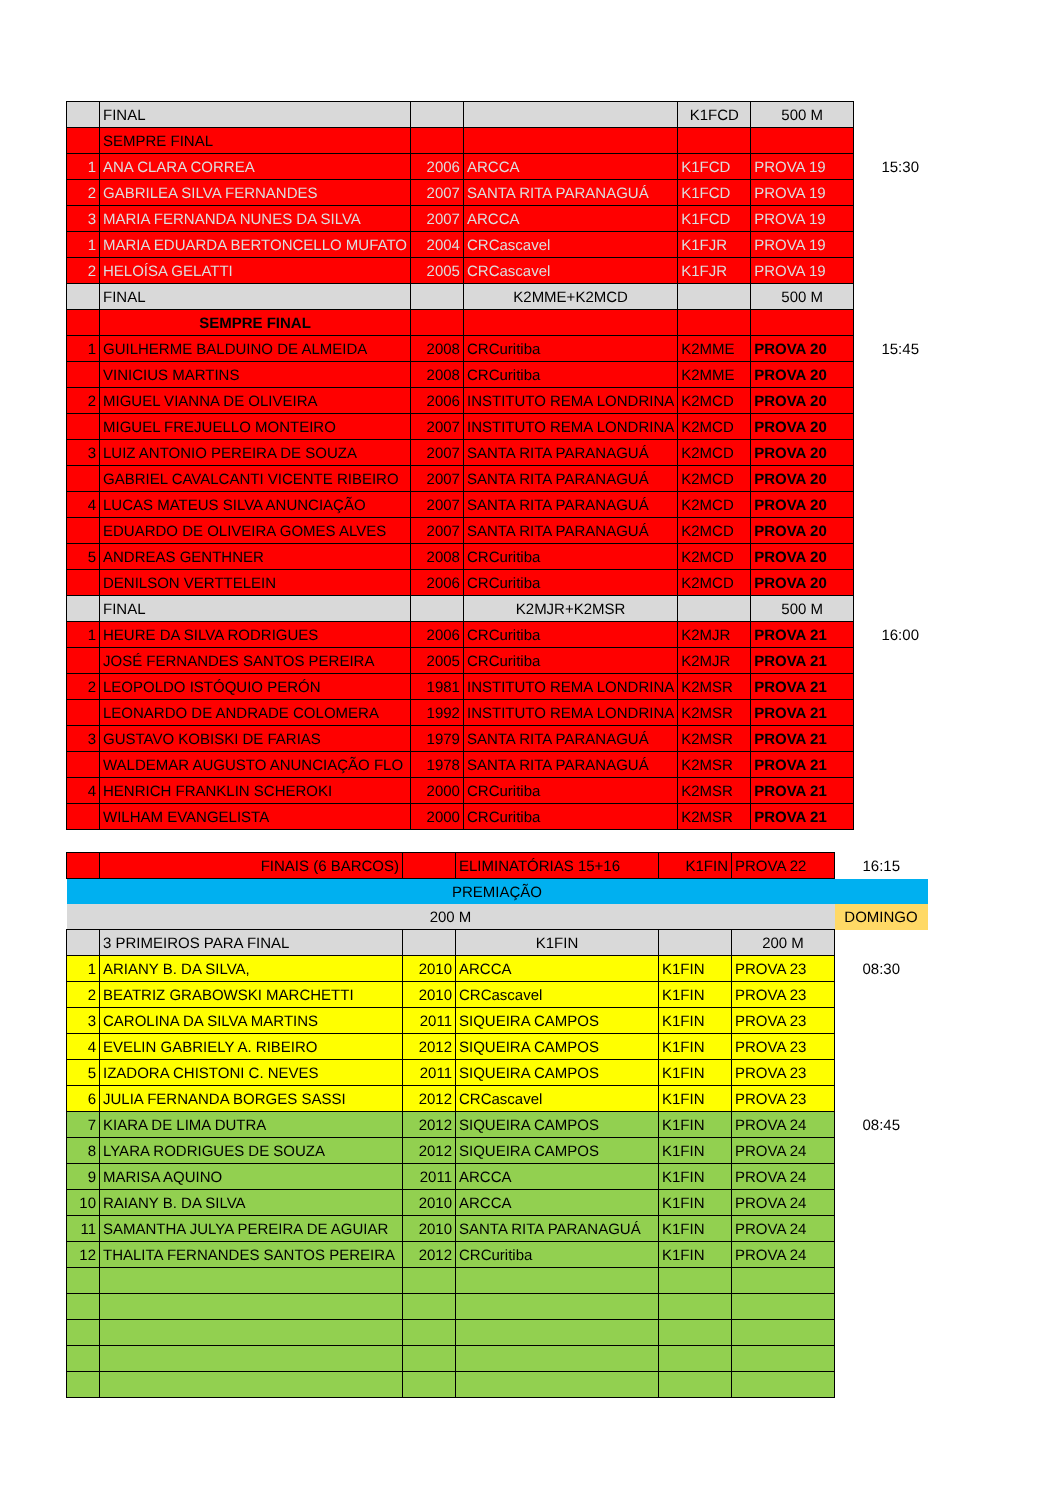| | FINAL | | | K1FCD | 500 M | |
| | SEMPRE FINAL | | | | | |
| 1 | ANA CLARA CORREA | 2006 | ARCCA | K1FCD | PROVA 19 | 15:30 |
| 2 | GABRILEA SILVA FERNANDES | 2007 | SANTA RITA PARANAGUÁ | K1FCD | PROVA 19 | |
| 3 | MARIA FERNANDA NUNES DA SILVA | 2007 | ARCCA | K1FCD | PROVA 19 | |
| 1 | MARIA EDUARDA BERTONCELLO MUFATO | 2004 | CRCascavel | K1FJR | PROVA 19 | |
| 2 | HELOÍSA GELATTI | 2005 | CRCascavel | K1FJR | PROVA 19 | |
| | FINAL | | K2MME+K2MCD | | 500 M | |
| | SEMPRE FINAL | | | | | |
| 1 | GUILHERME BALDUINO DE ALMEIDA | 2008 | CRCuritiba | K2MME | PROVA 20 | 15:45 |
| | VINICIUS MARTINS | 2008 | CRCuritiba | K2MME | PROVA 20 | |
| 2 | MIGUEL VIANNA DE OLIVEIRA | 2006 | INSTITUTO REMA LONDRINA | K2MCD | PROVA 20 | |
| | MIGUEL FREJUELLO MONTEIRO | 2007 | INSTITUTO REMA LONDRINA | K2MCD | PROVA 20 | |
| 3 | LUIZ ANTONIO PEREIRA DE SOUZA | 2007 | SANTA RITA PARANAGUÁ | K2MCD | PROVA 20 | |
| | GABRIEL CAVALCANTI VICENTE RIBEIRO | 2007 | SANTA RITA PARANAGUÁ | K2MCD | PROVA 20 | |
| 4 | LUCAS MATEUS SILVA ANUNCIAÇÃO | 2007 | SANTA RITA PARANAGUÁ | K2MCD | PROVA 20 | |
| | EDUARDO DE OLIVEIRA GOMES ALVES | 2007 | SANTA RITA PARANAGUÁ | K2MCD | PROVA 20 | |
| 5 | ANDREAS GENTHNER | 2008 | CRCuritiba | K2MCD | PROVA 20 | |
| | DENILSON VERTTELEIN | 2006 | CRCuritiba | K2MCD | PROVA 20 | |
| | FINAL | | K2MJR+K2MSR | | 500 M | |
| 1 | HEURE DA SILVA RODRIGUES | 2006 | CRCuritiba | K2MJR | PROVA 21 | 16:00 |
| | JOSÉ FERNANDES SANTOS PEREIRA | 2005 | CRCuritiba | K2MJR | PROVA 21 | |
| 2 | LEOPOLDO ISTÓQUIO PERÓN | 1981 | INSTITUTO REMA LONDRINA | K2MSR | PROVA 21 | |
| | LEONARDO DE ANDRADE COLOMERA | 1992 | INSTITUTO REMA LONDRINA | K2MSR | PROVA 21 | |
| 3 | GUSTAVO KOBISKI DE FARIAS | 1979 | SANTA RITA PARANAGUÁ | K2MSR | PROVA 21 | |
| | WALDEMAR AUGUSTO ANUNCIAÇÃO FLO | 1978 | SANTA RITA PARANAGUÁ | K2MSR | PROVA 21 | |
| 4 | HENRICH FRANKLIN SCHEROKI | 2000 | CRCuritiba | K2MSR | PROVA 21 | |
| | WILHAM EVANGELISTA | 2000 | CRCuritiba | K2MSR | PROVA 21 | |
| | FINAIS (6 BARCOS) | | ELIMINATÓRIAS 15+16 | K1FIN | PROVA 22 | 16:15 |
| PREMIAÇÃO | | | | | | |
| 200 M | | | | | | DOMINGO |
| | 3 PRIMEIROS PARA FINAL | | K1FIN | | 200 M | |
| 1 | ARIANY B. DA SILVA, | 2010 | ARCCA | K1FIN | PROVA 23 | 08:30 |
| 2 | BEATRIZ GRABOWSKI MARCHETTI | 2010 | CRCascavel | K1FIN | PROVA 23 | |
| 3 | CAROLINA DA SILVA MARTINS | 2011 | SIQUEIRA CAMPOS | K1FIN | PROVA 23 | |
| 4 | EVELIN GABRIELY A. RIBEIRO | 2012 | SIQUEIRA CAMPOS | K1FIN | PROVA 23 | |
| 5 | IZADORA CHISTONI C. NEVES | 2011 | SIQUEIRA CAMPOS | K1FIN | PROVA 23 | |
| 6 | JULIA FERNANDA BORGES SASSI | 2012 | CRCascavel | K1FIN | PROVA 23 | |
| 7 | KIARA DE LIMA DUTRA | 2012 | SIQUEIRA CAMPOS | K1FIN | PROVA 24 | 08:45 |
| 8 | LYARA RODRIGUES DE SOUZA | 2012 | SIQUEIRA CAMPOS | K1FIN | PROVA 24 | |
| 9 | MARISA AQUINO | 2011 | ARCCA | K1FIN | PROVA 24 | |
| 10 | RAIANY B. DA SILVA | 2010 | ARCCA | K1FIN | PROVA 24 | |
| 11 | SAMANTHA JULYA PEREIRA DE AGUIAR | 2010 | SANTA RITA PARANAGUÁ | K1FIN | PROVA 24 | |
| 12 | THALITA FERNANDES SANTOS PEREIRA | 2012 | CRCuritiba | K1FIN | PROVA 24 | |